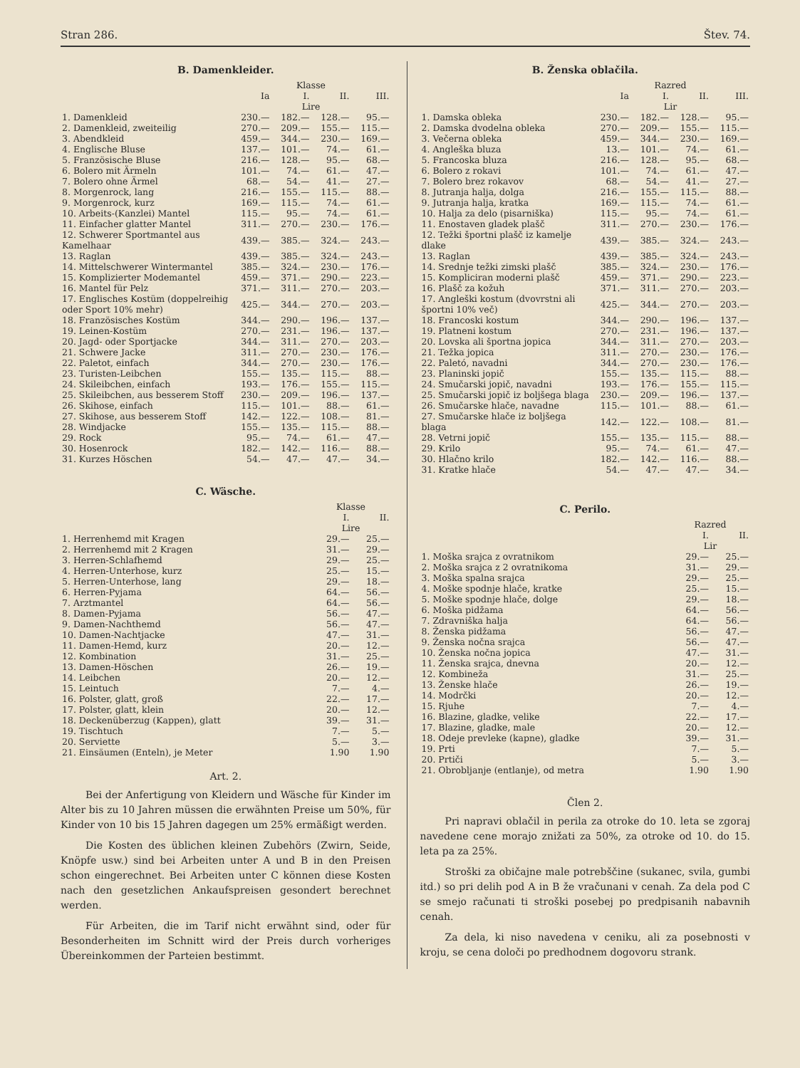Stran 286. Štev. 74.
B. Damenkleider.
| | Klasse | | | |
| --- | --- | --- | --- | --- |
| | Ia | I. | II. | III. |
| | Lire | | | |
| 1. Damenkleid | 230.— | 182.— | 128.— | 95.— |
| 2. Damenkleid, zweiteilig | 270.— | 209.— | 155.— | 115.— |
| 3. Abendkleid | 459.— | 344.— | 230.— | 169.— |
| 4. Englische Bluse | 137.— | 101.— | 74.— | 61.— |
| 5. Französische Bluse | 216.— | 128.— | 95.— | 68.— |
| 6. Bolero mit Ärmeln | 101.— | 74.— | 61.— | 47.— |
| 7. Bolero ohne Ärmel | 68.— | 54.— | 41.— | 27.— |
| 8. Morgenrock, lang | 216.— | 155.— | 115.— | 88.— |
| 9. Morgenrock, kurz | 169.— | 115.— | 74.— | 61.— |
| 10. Arbeits-(Kanzlei) Mantel | 115.— | 95.— | 74.— | 61.— |
| 11. Einfacher glatter Mantel | 311.— | 270.— | 230.— | 176.— |
| 12. Schwerer Sportmantel aus Kamelhaar | 439.— | 385.— | 324.— | 243.— |
| 13. Raglan | 439.— | 385.— | 324.— | 243.— |
| 14. Mittelschwerer Wintermantel | 385.— | 324.— | 230.— | 176.— |
| 15. Komplizierter Modemantel | 459.— | 371.— | 290.— | 223.— |
| 16. Mantel für Pelz | 371.— | 311.— | 270.— | 203.— |
| 17. Englisches Kostüm (doppelreihig oder Sport 10% mehr) | 425.— | 344.— | 270.— | 203.— |
| 18. Französisches Kostüm | 344.— | 290.— | 196.— | 137.— |
| 19. Leinen-Kostüm | 270.— | 231.— | 196.— | 137.— |
| 20. Jagd- oder Sportjacke | 344.— | 311.— | 270.— | 203.— |
| 21. Schwere Jacke | 311.— | 270.— | 230.— | 176.— |
| 22. Paletot, einfach | 344.— | 270.— | 230.— | 176.— |
| 23. Turisten-Leibchen | 155.— | 135.— | 115.— | 88.— |
| 24. Skileibchen, einfach | 193.— | 176.— | 155.— | 115.— |
| 25. Skileibchen, aus besserem Stoff | 230.— | 209.— | 196.— | 137.— |
| 26. Skihose, einfach | 115.— | 101.— | 88.— | 61.— |
| 27. Skihose, aus besserem Stoff | 142.— | 122.— | 108.— | 81.— |
| 28. Windjacke | 155.— | 135.— | 115.— | 88.— |
| 29. Rock | 95.— | 74.— | 61.— | 47.— |
| 30. Hosenrock | 182.— | 142.— | 116.— | 88.— |
| 31. Kurzes Höschen | 54.— | 47.— | 47.— | 34.— |
C. Wäsche.
| | Klasse | |
| --- | --- | --- |
| | I. | II. |
| | Lire | |
| 1. Herrenhemd mit Kragen | 29.— | 25.— |
| 2. Herrenhemd mit 2 Kragen | 31.— | 29.— |
| 3. Herren-Schlafhemd | 29.— | 25.— |
| 4. Herren-Unterhose, kurz | 25.— | 15.— |
| 5. Herren-Unterhose, lang | 29.— | 18.— |
| 6. Herren-Pyjama | 64.— | 56.— |
| 7. Arztmantel | 64.— | 56.— |
| 8. Damen-Pyjama | 56.— | 47.— |
| 9. Damen-Nachthemd | 56.— | 47.— |
| 10. Damen-Nachtjacke | 47.— | 31.— |
| 11. Damen-Hemd, kurz | 20.— | 12.— |
| 12. Kombination | 31.— | 25.— |
| 13. Damen-Höschen | 26.— | 19.— |
| 14. Leibchen | 20.— | 12.— |
| 15. Leintuch | 7.— | 4.— |
| 16. Polster, glatt, groß | 22.— | 17.— |
| 17. Polster, glatt, klein | 20.— | 12.— |
| 18. Deckenüberzug (Kappen), glatt | 39.— | 31.— |
| 19. Tischtuch | 7.— | 5.— |
| 20. Serviette | 5.— | 3.— |
| 21. Einsäumen (Enteln), je Meter | 1.90 | 1.90 |
Art. 2.
Bei der Anfertigung von Kleidern und Wäsche für Kinder im Alter bis zu 10 Jahren müssen die erwähnten Preise um 50%, für Kinder von 10 bis 15 Jahren dagegen um 25% ermäßigt werden.
Die Kosten des üblichen kleinen Zubehörs (Zwirn, Seide, Knöpfe usw.) sind bei Arbeiten unter A und B in den Preisen schon eingerechnet. Bei Arbeiten unter C können diese Kosten nach den gesetzlichen Ankaufspreisen gesondert berechnet werden.
Für Arbeiten, die im Tarif nicht erwähnt sind, oder für Besonderheiten im Schnitt wird der Preis durch vorheriges Übereinkommen der Parteien bestimmt.
B. Ženska oblačila.
| | Razred | | | |
| --- | --- | --- | --- | --- |
| | Ia | I. | II. | III. |
| | Lir | | | |
| 1. Damska obleka | 230.— | 182.— | 128.— | 95.— |
| 2. Damska dvodelna obleka | 270.— | 209.— | 155.— | 115.— |
| 3. Večerna obleka | 459.— | 344.— | 230.— | 169.— |
| 4. Angleška bluza | 13.— | 101.— | 74.— | 61.— |
| 5. Francoska bluza | 216.— | 128.— | 95.— | 68.— |
| 6. Bolero z rokavi | 101.— | 74.— | 61.— | 47.— |
| 7. Bolero brez rokavov | 68.— | 54.— | 41.— | 27.— |
| 8. Jutranja halja, dolga | 216.— | 155.— | 115.— | 88.— |
| 9. Jutranja halja, kratka | 169.— | 115.— | 74.— | 61.— |
| 10. Halja za delo (pisarniška) | 115.— | 95.— | 74.— | 61.— |
| 11. Enostaven gladek plašč | 311.— | 270.— | 230.— | 176.— |
| 12. Težki športni plašč iz kamelje dlake | 439.— | 385.— | 324.— | 243.— |
| 13. Raglan | 439.— | 385.— | 324.— | 243.— |
| 14. Srednje težki zimski plašč | 385.— | 324.— | 230.— | 176.— |
| 15. Kompliciran moderni plašč | 459.— | 371.— | 290.— | 223.— |
| 16. Plašč za kožuh | 371.— | 311.— | 270.— | 203.— |
| 17. Angleški kostum (dvovrstni ali športni 10% več) | 425.— | 344.— | 270.— | 203.— |
| 18. Francoski kostum | 344.— | 290.— | 196.— | 137.— |
| 19. Platneni kostum | 270.— | 231.— | 196.— | 137.— |
| 20. Lovska ali športna jopica | 344.— | 311.— | 270.— | 203.— |
| 21. Težka jopica | 311.— | 270.— | 230.— | 176.— |
| 22. Paletó, navadni | 344.— | 270.— | 230.— | 176.— |
| 23. Planinski jopič | 155.— | 135.— | 115.— | 88.— |
| 24. Smučarski jopič, navadni | 193.— | 176.— | 155.— | 115.— |
| 25. Smučarski jopič iz boljšega blaga | 230.— | 209.— | 196.— | 137.— |
| 26. Smučarske hlače, navadne | 115.— | 101.— | 88.— | 61.— |
| 27. Smučarske hlače iz boljšega blaga | 142.— | 122.— | 108.— | 81.— |
| 28. Vetrni jopič | 155.— | 135.— | 115.— | 88.— |
| 29. Krilo | 95.— | 74.— | 61.— | 47.— |
| 30. Hlačno krilo | 182.— | 142.— | 116.— | 88.— |
| 31. Kratke hlače | 54.— | 47.— | 47.— | 34.— |
C. Perilo.
| | Razred | |
| --- | --- | --- |
| | I. | II. |
| | Lir | |
| 1. Moška srajca z ovratnikom | 29.— | 25.— |
| 2. Moška srajca z 2 ovratnikoma | 31.— | 29.— |
| 3. Moška spalna srajca | 29.— | 25.— |
| 4. Moške spodnje hlače, kratke | 25.— | 15.— |
| 5. Moške spodnje hlače, dolge | 29.— | 18.— |
| 6. Moška pidžama | 64.— | 56.— |
| 7. Zdravniška halja | 64.— | 56.— |
| 8. Ženska pidžama | 56.— | 47.— |
| 9. Ženska nočna srajca | 56.— | 47.— |
| 10. Ženska nočna jopica | 47.— | 31.— |
| 11. Ženska srajca, dnevna | 20.— | 12.— |
| 12. Kombineža | 31.— | 25.— |
| 13. Ženske hlače | 26.— | 19.— |
| 14. Modrčki | 20.— | 12.— |
| 15. Rjuhe | 7.— | 4.— |
| 16. Blazine, gladke, velike | 22.— | 17.— |
| 17. Blazine, gladke, male | 20.— | 12.— |
| 18. Odeje prevleke (kapne), gladke | 39.— | 31.— |
| 19. Prti | 7.— | 5.— |
| 20. Prtiči | 5.— | 3.— |
| 21. Obrobljanje (entlanje), od metra | 1.90 | 1.90 |
Člen 2.
Pri napravi oblačil in perila za otroke do 10. leta se zgoraj navedene cene morajo znižati za 50%, za otroke od 10. do 15. leta pa za 25%.
Stroški za običajne male potrebščine (sukanec, svila, gumbi itd.) so pri delih pod A in B že vračunani v cenah. Za dela pod C se smejo računati ti stroški posebej po predpisanih nabavnih cenah.
Za dela, ki niso navedena v ceniku, ali za posebnosti v kroju, se cena določi po predhodnem dogovoru strank.